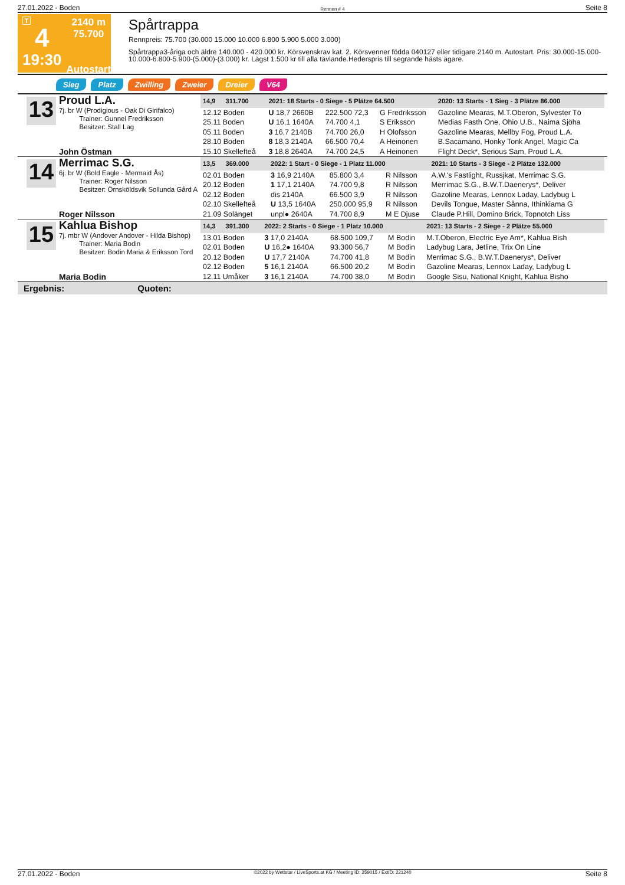27.01.2022 - Boden Rennen # 4 Seite 8
T
4
19:30
2140 m
75.700
Autostart
Spårtrappa
Rennpreis: 75.700 (30.000 15.000 10.000 6.800 5.900 5.000 3.000)
Spårtrappa3-åriga och äldre 140.000 - 420.000 kr. Körsvenskrav kat. 2. Körsvenner födda 040127 eller tidigare.2140 m. Autostart. Pris: 30.000-15.000-10.000-6.800-5.900-(5.000)-(3.000) kr. Lägst 1.500 kr till alla tävlande.Hederspris till segrande hästs ägare.
Sieg Platz Zwilling Zweier Dreier V64
13
Proud L.A.
7j. br W (Prodigious - Oak Di Girifalco)
   Trainer: Gunnel Fredriksson
   Besitzer: Stall Lag
John Östman
| 14,9 311.700 | 2021: 18 Starts - 0 Siege - 5 Plätze 64.500 | | | 2020: 13 Starts - 1 Sieg - 3 Plätze 86.000 |
| --- | --- | --- | --- | --- |
| 12.12 Boden | U 18,7 2660B | 222.500 72,3 | G Fredriksson | Gazoline Mearas, M.T.Oberon, Sylvester Tö |
| 25.11 Boden | U 16,1 1640A | 74.700 4,1 | S Eriksson | Medias Fasth One, Ohio U.B., Naima Sjöha |
| 05.11 Boden | 3 16,7 2140B | 74.700 26,0 | H Olofsson | Gazoline Mearas, Mellby Fog, Proud L.A. |
| 28.10 Boden | 8 18,3 2140A | 66.500 70,4 | A Heinonen | B.Sacamano, Honky Tonk Angel, Magic Ca |
| 15.10 Skellefteå | 3 18,8 2640A | 74.700 24,5 | A Heinonen | Flight Deck*, Serious Sam, Proud L.A. |
14
Merrimac S.G.
6j. br W (Bold Eagle - Mermaid Ås)
   Trainer: Roger Nilsson
   Besitzer: Örnsköldsvik Sollunda Gård A
Roger Nilsson
| 13,5 369.000 | 2022: 1 Start - 0 Siege - 1 Platz 11.000 | | | 2021: 10 Starts - 3 Siege - 2 Plätze 132.000 |
| --- | --- | --- | --- | --- |
| 02.01 Boden | 3 16,9 2140A | 85.800 3,4 | R Nilsson | A.W.'s Fastlight, Russjkat, Merrimac S.G. |
| 20.12 Boden | 1 17,1 2140A | 74.700 9,8 | R Nilsson | Merrimac S.G., B.W.T.Daenerys*, Deliver |
| 02.12 Boden | dis 2140A | 66.500 3,9 | R Nilsson | Gazoline Mearas, Lennox Laday, Ladybug L |
| 02.10 Skellefteå | U 13,5 1640A | 250.000 95,9 | R Nilsson | Devils Tongue, Master Sånna, Ithinkiama G |
| 21.09 Solänget | unpl● 2640A | 74.700 8,9 | M E Djuse | Claude P.Hill, Domino Brick, Topnotch Liss |
15
Kahlua Bishop
7j. mbr W (Andover Andover - Hilda Bishop)
   Trainer: Maria Bodin
   Besitzer: Bodin Maria & Eriksson Tord
Maria Bodin
| 14,3 391.300 | 2022: 2 Starts - 0 Siege - 1 Platz 10.000 | | | 2021: 13 Starts - 2 Siege - 2 Plätze 55.000 |
| --- | --- | --- | --- | --- |
| 13.01 Boden | 3 17,0 2140A | 68.500 109,7 | M Bodin | M.T.Oberon, Electric Eye Am*, Kahlua Bish |
| 02.01 Boden | U 16,2● 1640A | 93.300 56,7 | M Bodin | Ladybug Lara, Jetline, Trix On Line |
| 20.12 Boden | U 17,7 2140A | 74.700 41,8 | M Bodin | Merrimac S.G., B.W.T.Daenerys*, Deliver |
| 02.12 Boden | 5 16,1 2140A | 66.500 20,2 | M Bodin | Gazoline Mearas, Lennox Laday, Ladybug L |
| 12.11 Umåker | 3 16,1 2140A | 74.700 38,0 | M Bodin | Google Sisu, National Knight, Kahlua Bisho |
Ergebnis: Quoten:
27.01.2022 - Boden ©2022 by Wettstar / LiveSports.at KG / Meeting ID: 259015 / ExtID: 221240 Seite 8